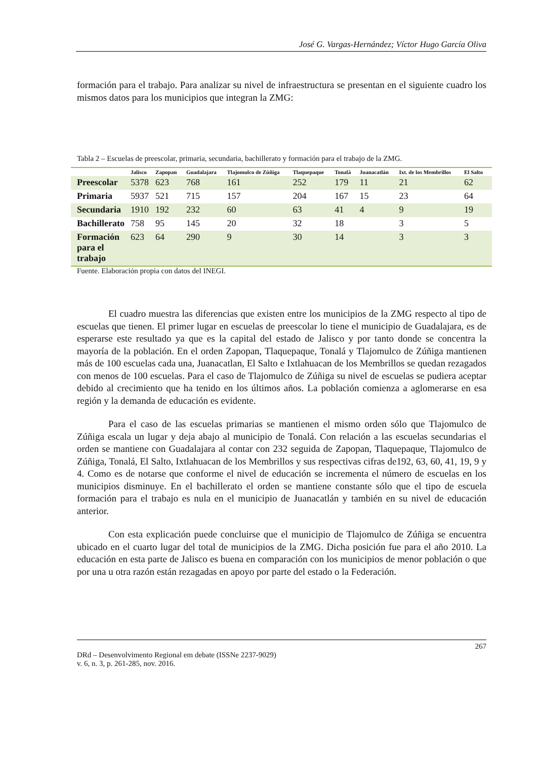José G. Vargas-Hernández; Víctor Hugo García Oliva
formación para el trabajo. Para analizar su nivel de infraestructura se presentan en el siguiente cuadro los mismos datos para los municipios que integran la ZMG:
Tabla 2 – Escuelas de preescolar, primaria, secundaria, bachillerato y formación para el trabajo de la ZMG.
| | Jalisco | Zapopan | Guadalajara | Tlajomulco de Zúñiga | Tlaquepaque | Tonalá | Juanacatlán | Ixt. de los Membrillos | El Salto |
| --- | --- | --- | --- | --- | --- | --- | --- | --- | --- |
| Preescolar | 5378 | 623 | 768 | 161 | 252 | 179 | 11 | 21 | 62 |
| Primaria | 5937 | 521 | 715 | 157 | 204 | 167 | 15 | 23 | 64 |
| Secundaria | 1910 | 192 | 232 | 60 | 63 | 41 | 4 | 9 | 19 |
| Bachillerato | 758 | 95 | 145 | 20 | 32 | 18 | | 3 | 5 |
| Formación para el trabajo | 623 | 64 | 290 | 9 | 30 | 14 | | 3 | 3 |
Fuente. Elaboración propia con datos del INEGI.
El cuadro muestra las diferencias que existen entre los municipios de la ZMG respecto al tipo de escuelas que tienen. El primer lugar en escuelas de preescolar lo tiene el municipio de Guadalajara, es de esperarse este resultado ya que es la capital del estado de Jalisco y por tanto donde se concentra la mayoría de la población. En el orden Zapopan, Tlaquepaque, Tonalá y Tlajomulco de Zúñiga mantienen más de 100 escuelas cada una, Juanacatlan, El Salto e Ixtlahuacan de los Membrillos se quedan rezagados con menos de 100 escuelas. Para el caso de Tlajomulco de Zúñiga su nivel de escuelas se pudiera aceptar debido al crecimiento que ha tenido en los últimos años. La población comienza a aglomerarse en esa región y la demanda de educación es evidente.
Para el caso de las escuelas primarias se mantienen el mismo orden sólo que Tlajomulco de Zúñiga escala un lugar y deja abajo al municipio de Tonalá. Con relación a las escuelas secundarias el orden se mantiene con Guadalajara al contar con 232 seguida de Zapopan, Tlaquepaque, Tlajomulco de Zúñiga, Tonalá, El Salto, Ixtlahuacan de los Membrillos y sus respectivas cifras de192, 63, 60, 41, 19, 9 y 4. Como es de notarse que conforme el nivel de educación se incrementa el número de escuelas en los municipios disminuye. En el bachillerato el orden se mantiene constante sólo que el tipo de escuela formación para el trabajo es nula en el municipio de Juanacatlán y también en su nivel de educación anterior.
Con esta explicación puede concluirse que el municipio de Tlajomulco de Zúñiga se encuentra ubicado en el cuarto lugar del total de municipios de la ZMG. Dicha posición fue para el año 2010. La educación en esta parte de Jalisco es buena en comparación con los municipios de menor población o que por una u otra razón están rezagadas en apoyo por parte del estado o la Federación.
267
DRd – Desenvolvimento Regional em debate (ISSNe 2237-9029)
v. 6, n. 3, p. 261-285, nov. 2016.